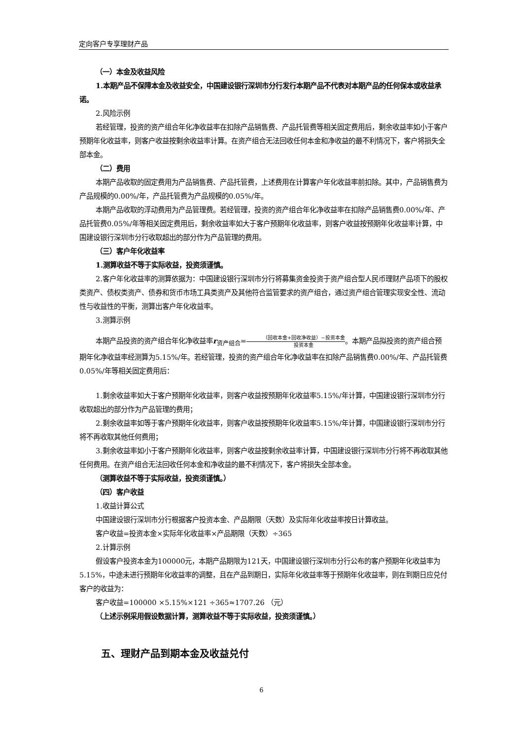定向客户专享理财产品
（一）本金及收益风险
1.本期产品不保障本金及收益安全，中国建设银行深圳市分行发行本期产品不代表对本期产品的任何保本或收益承诺。
2.风险示例
若经管理，投资的资产组合年化净收益率在扣除产品销售费、产品托管费等相关固定费用后，剩余收益率如小于客户预期年化收益率，则客户收益按剩余收益率计算。在资产组合无法回收任何本金和净收益的最不利情况下，客户将损失全部本金。
（二）费用
本期产品收取的固定费用为产品销售费、产品托管费，上述费用在计算客户年化收益率前扣除。其中，产品销售费为产品规模的0.00%/年，产品托管费为产品规模的0.05%/年。
本期产品收取的浮动费用为产品管理费。若经管理，投资的资产组合年化净收益率在扣除产品销售费0.00%/年、产品托管费0.05%/年等相关固定费用后，剩余收益率如大于客户预期年化收益率，则客户收益按预期年化收益率计算，中国建设银行深圳市分行收取超出的部分作为产品管理的费用。
（三）客户年化收益率
1.测算收益不等于实际收益，投资须谨慎。
2.客户年化收益率的测算依据为：中国建设银行深圳市分行将募集资金投资于资产组合型人民币理财产品项下的股权类资产、债权类资产、债券和货币市场工具类资产及其他符合监管要求的资产组合，通过资产组合管理实现安全性、流动性与收益性的平衡，测算出客户年化收益率。
3.测算示例
本期产品投资的资产组合年化净收益率r<sub>资产组合</sub>=（回收本金+回收净收益）−投资本金 投资本金。本期产品拟投资的资产组合预期年化净收益率经测算为5.15%/年。若经管理，投资的资产组合年化净收益率在扣除产品销售费0.00%/年、产品托管费0.05%/年等相关固定费用后：
1.剩余收益率如大于客户预期年化收益率，则客户收益按预期年化收益率5.15%/年计算，中国建设银行深圳市分行收取超出的部分作为产品管理的费用；
2.剩余收益率如等于客户预期年化收益率，则客户收益按预期年化收益率5.15%/年计算，中国建设银行深圳市分行将不再收取其他任何费用；
3.剩余收益率如小于客户预期年化收益率，则客户收益按剩余收益率计算，中国建设银行深圳市分行将不再收取其他任何费用。在资产组合无法回收任何本金和净收益的最不利情况下，客户将损失全部本金。
（测算收益不等于实际收益，投资须谨慎。）
（四）客户收益
1.收益计算公式
中国建设银行深圳市分行根据客户投资本金、产品期限（天数）及实际年化收益率按日计算收益。
客户收益=投资本金×实际年化收益率×产品期限（天数）÷365
2.计算示例
假设客户投资本金为100000元，本期产品期限为121天，中国建设银行深圳市分行公布的客户预期年化收益率为5.15%，中途未进行预期年化收益率的调整，且在产品到期日，实际年化收益率等于预期年化收益率，则在到期日应兑付客户的收益为：
客户收益=100000 ×5.15%×121 ÷365≈1707.26 （元）
（上述示例采用假设数据计算，测算收益不等于实际收益，投资须谨慎。）
五、理财产品到期本金及收益兑付
6